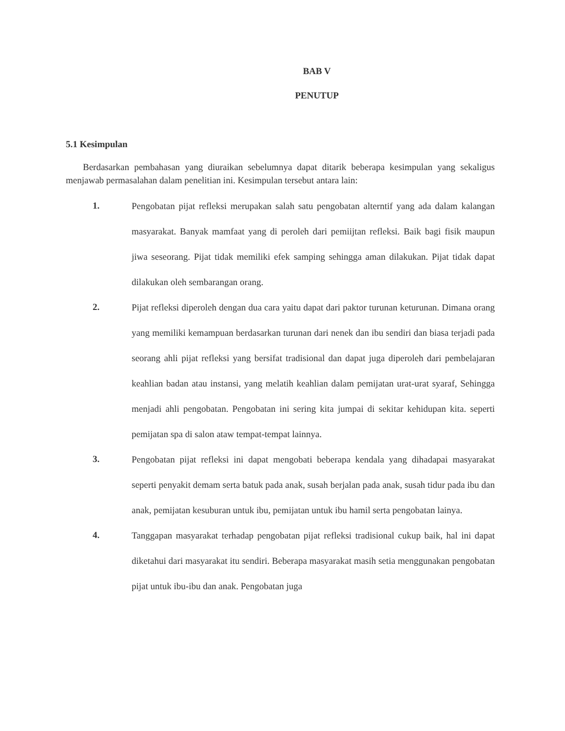BAB V
PENUTUP
5.1 Kesimpulan
Berdasarkan pembahasan yang diuraikan sebelumnya dapat ditarik beberapa kesimpulan yang sekaligus menjawab permasalahan dalam penelitian ini. Kesimpulan tersebut antara lain:
1.
Pengobatan pijat refleksi merupakan salah satu pengobatan alterntif yang ada dalam kalangan masyarakat. Banyak mamfaat yang di peroleh dari pemiijtan refleksi. Baik bagi fisik maupun jiwa seseorang. Pijat tidak memiliki efek samping sehingga aman dilakukan. Pijat tidak dapat dilakukan oleh sembarangan orang.
2.
Pijat refleksi diperoleh dengan dua cara yaitu dapat dari paktor turunan keturunan. Dimana orang yang memiliki kemampuan berdasarkan turunan dari nenek dan ibu sendiri dan biasa terjadi pada seorang ahli pijat refleksi yang bersifat tradisional dan dapat juga diperoleh dari pembelajaran keahlian badan atau instansi, yang melatih keahlian dalam pemijatan urat-urat syaraf, Sehingga menjadi ahli pengobatan. Pengobatan ini sering kita jumpai di sekitar kehidupan kita. seperti pemijatan spa di salon ataw tempat-tempat lainnya.
3.
Pengobatan pijat refleksi ini dapat mengobati beberapa kendala yang dihadapai masyarakat seperti penyakit demam serta batuk pada anak, susah berjalan pada anak, susah tidur pada ibu dan anak, pemijatan kesuburan untuk ibu, pemijatan untuk ibu hamil serta pengobatan lainya.
4.
Tanggapan masyarakat terhadap pengobatan pijat refleksi tradisional cukup baik, hal ini dapat diketahui dari masyarakat itu sendiri. Beberapa masyarakat masih setia menggunakan pengobatan pijat untuk ibu-ibu dan anak. Pengobatan juga